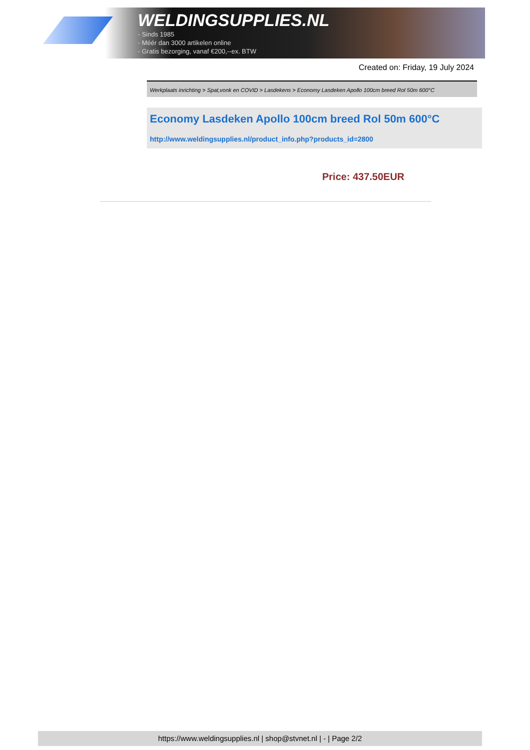WELDINGSUPPLIES.NL
- Sinds 1985
- Méér dan 3000 artikelen online
- Gratis bezorging, vanaf €200,--ex. BTW
Created on: Friday, 19 July 2024
Werkplaats inrichting > Spat,vonk en COVID > Lasdekens > Economy Lasdeken Apollo 100cm breed Rol 50m 600°C
Economy Lasdeken Apollo 100cm breed Rol 50m 600°C
http://www.weldingsupplies.nl/product_info.php?products_id=2800
Price: 437.50EUR
https://www.weldingsupplies.nl | shop@stvnet.nl | - | Page 2/2